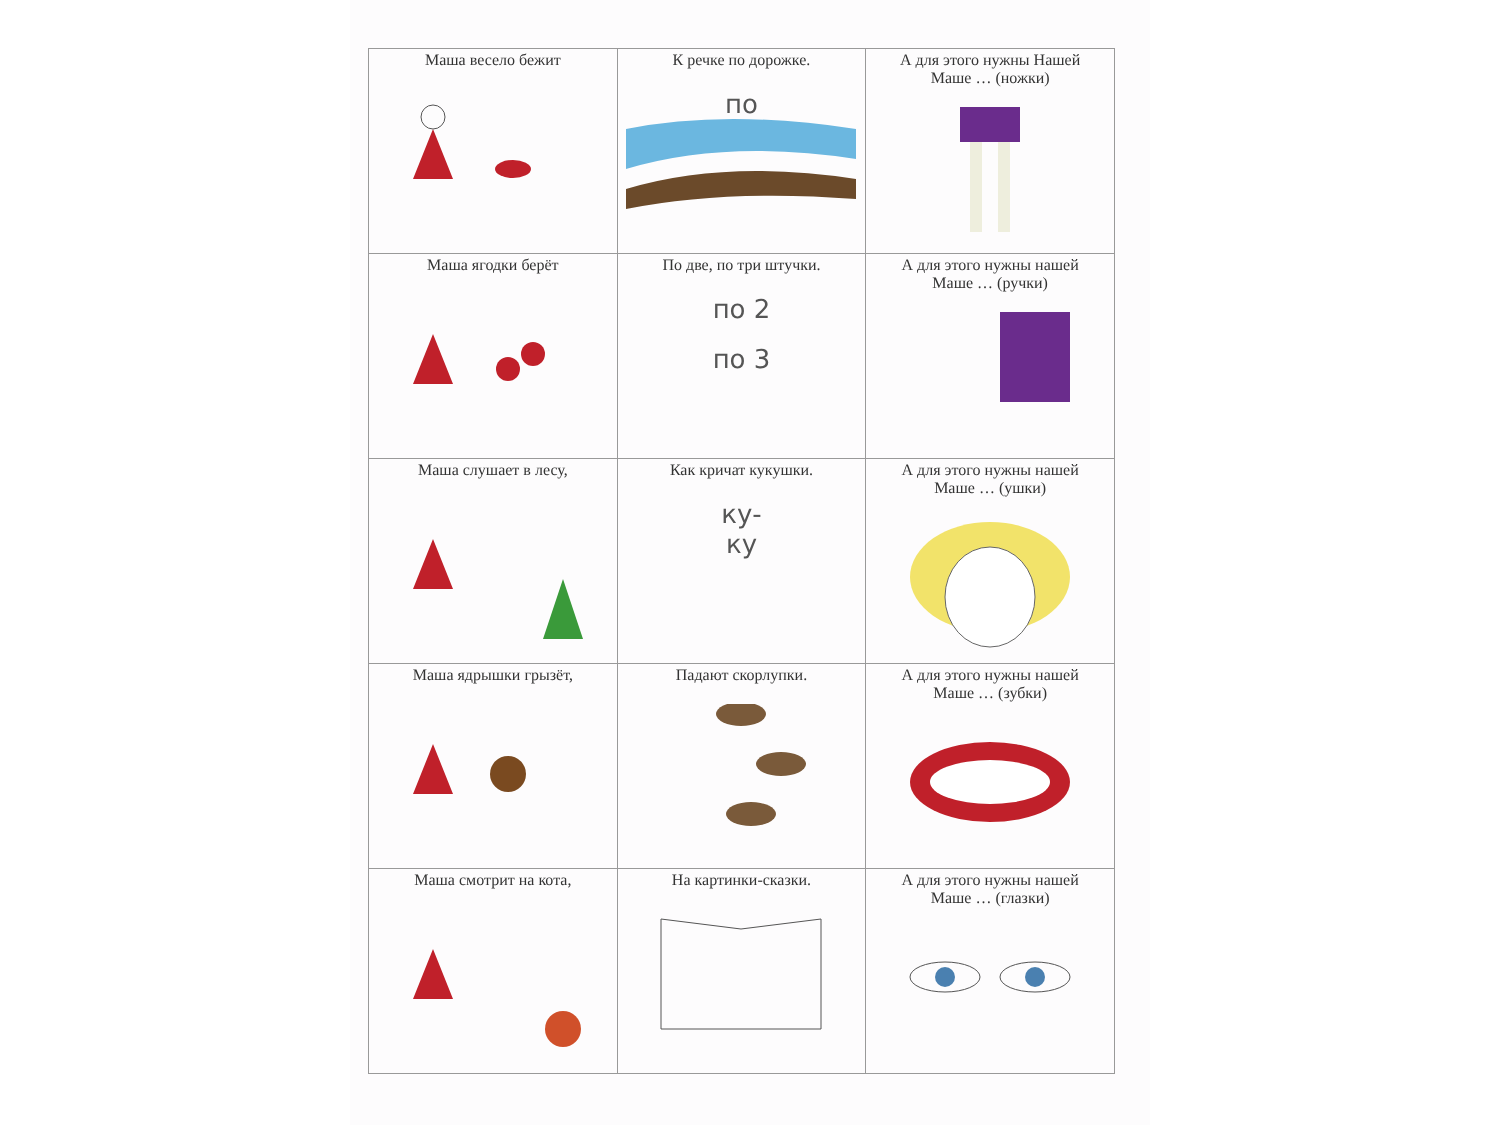| Маша весело бежит | К речке по дорожке. по | А для этого нужны Нашей Маше … (ножки) |
| Маша ягодки берёт | По две, по три штучки. по 2 по 3 | А для этого нужны нашей Маше … (ручки) |
| Маша слушает в лесу, | Как кричат кукушки. ку- ку | А для этого нужны нашей Маше … (ушки) |
| Маша ядрышки грызёт, | Падают скорлупки. | А для этого нужны нашей Маше … (зубки) |
| Маша смотрит на кота, | На картинки-сказки. | А для этого нужны нашей Маше … (глазки) |